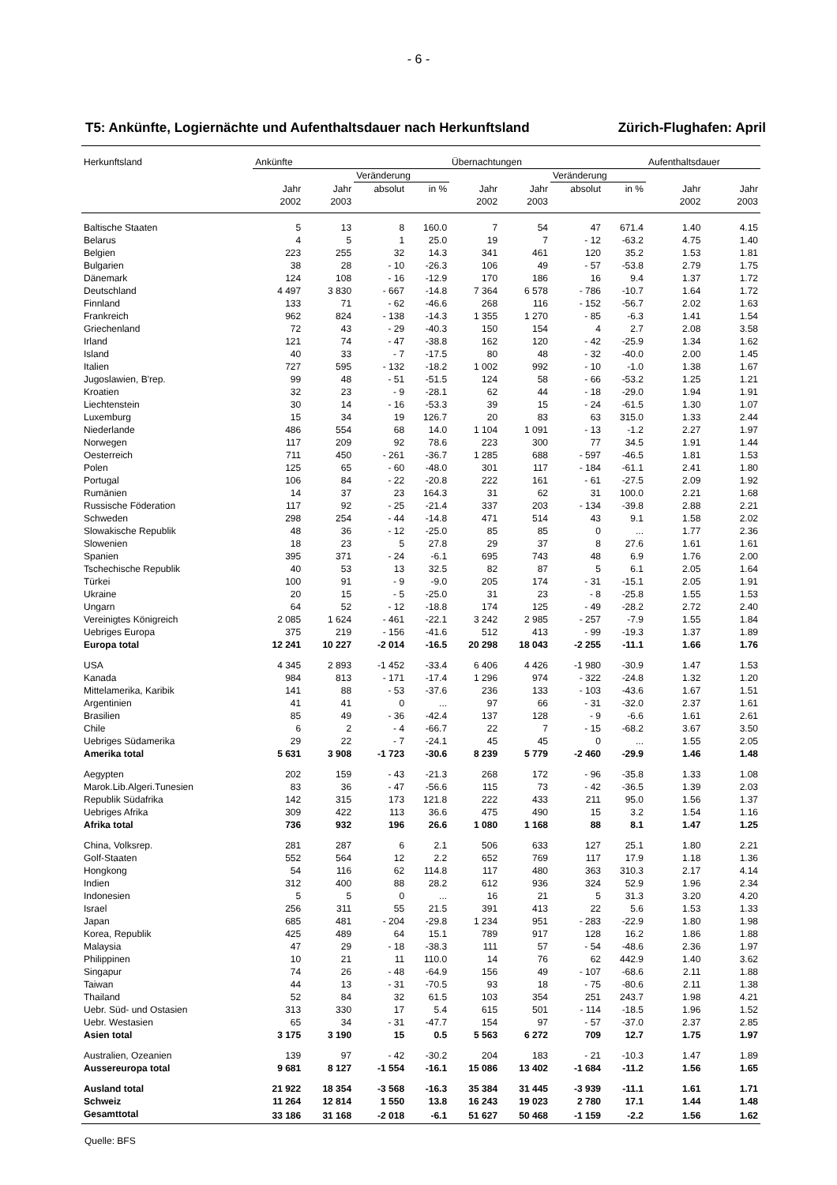- 6 -
T5: Ankünfte, Logiernächte und Aufenthaltsdauer nach Herkunftsland Zürich-Flughafen: April
| Herkunftsland | Ankünfte | | | | Übernachtungen | | | | Aufenthaltsdauer | |
| --- | --- | --- | --- | --- | --- | --- | --- | --- | --- | --- |
| | | | Veränderung | | | | Veränderung | | | |
| | Jahr 2002 | Jahr 2003 | absolut | in % | Jahr 2002 | Jahr 2003 | absolut | in % | Jahr 2002 | Jahr 2003 |
| Baltische Staaten | 5 | 13 | 8 | 160.0 | 7 | 54 | 47 | 671.4 | 1.40 | 4.15 |
| Belarus | 4 | 5 | 1 | 25.0 | 19 | 7 | - 12 | -63.2 | 4.75 | 1.40 |
| Belgien | 223 | 255 | 32 | 14.3 | 341 | 461 | 120 | 35.2 | 1.53 | 1.81 |
| Bulgarien | 38 | 28 | - 10 | -26.3 | 106 | 49 | - 57 | -53.8 | 2.79 | 1.75 |
| Dänemark | 124 | 108 | - 16 | -12.9 | 170 | 186 | 16 | 9.4 | 1.37 | 1.72 |
| Deutschland | 4 497 | 3 830 | - 667 | -14.8 | 7 364 | 6 578 | - 786 | -10.7 | 1.64 | 1.72 |
| Finnland | 133 | 71 | - 62 | -46.6 | 268 | 116 | - 152 | -56.7 | 2.02 | 1.63 |
| Frankreich | 962 | 824 | - 138 | -14.3 | 1 355 | 1 270 | - 85 | -6.3 | 1.41 | 1.54 |
| Griechenland | 72 | 43 | - 29 | -40.3 | 150 | 154 | 4 | 2.7 | 2.08 | 3.58 |
| Irland | 121 | 74 | - 47 | -38.8 | 162 | 120 | - 42 | -25.9 | 1.34 | 1.62 |
| Island | 40 | 33 | - 7 | -17.5 | 80 | 48 | - 32 | -40.0 | 2.00 | 1.45 |
| Italien | 727 | 595 | - 132 | -18.2 | 1 002 | 992 | - 10 | -1.0 | 1.38 | 1.67 |
| Jugoslawien, B'rep. | 99 | 48 | - 51 | -51.5 | 124 | 58 | - 66 | -53.2 | 1.25 | 1.21 |
| Kroatien | 32 | 23 | - 9 | -28.1 | 62 | 44 | - 18 | -29.0 | 1.94 | 1.91 |
| Liechtenstein | 30 | 14 | - 16 | -53.3 | 39 | 15 | - 24 | -61.5 | 1.30 | 1.07 |
| Luxemburg | 15 | 34 | 19 | 126.7 | 20 | 83 | 63 | 315.0 | 1.33 | 2.44 |
| Niederlande | 486 | 554 | 68 | 14.0 | 1 104 | 1 091 | - 13 | -1.2 | 2.27 | 1.97 |
| Norwegen | 117 | 209 | 92 | 78.6 | 223 | 300 | 77 | 34.5 | 1.91 | 1.44 |
| Oesterreich | 711 | 450 | - 261 | -36.7 | 1 285 | 688 | - 597 | -46.5 | 1.81 | 1.53 |
| Polen | 125 | 65 | - 60 | -48.0 | 301 | 117 | - 184 | -61.1 | 2.41 | 1.80 |
| Portugal | 106 | 84 | - 22 | -20.8 | 222 | 161 | - 61 | -27.5 | 2.09 | 1.92 |
| Rumänien | 14 | 37 | 23 | 164.3 | 31 | 62 | 31 | 100.0 | 2.21 | 1.68 |
| Russische Föderation | 117 | 92 | - 25 | -21.4 | 337 | 203 | - 134 | -39.8 | 2.88 | 2.21 |
| Schweden | 298 | 254 | - 44 | -14.8 | 471 | 514 | 43 | 9.1 | 1.58 | 2.02 |
| Slowakische Republik | 48 | 36 | - 12 | -25.0 | 85 | 85 | 0 | ... | 1.77 | 2.36 |
| Slowenien | 18 | 23 | 5 | 27.8 | 29 | 37 | 8 | 27.6 | 1.61 | 1.61 |
| Spanien | 395 | 371 | - 24 | -6.1 | 695 | 743 | 48 | 6.9 | 1.76 | 2.00 |
| Tschechische Republik | 40 | 53 | 13 | 32.5 | 82 | 87 | 5 | 6.1 | 2.05 | 1.64 |
| Türkei | 100 | 91 | - 9 | -9.0 | 205 | 174 | - 31 | -15.1 | 2.05 | 1.91 |
| Ukraine | 20 | 15 | - 5 | -25.0 | 31 | 23 | - 8 | -25.8 | 1.55 | 1.53 |
| Ungarn | 64 | 52 | - 12 | -18.8 | 174 | 125 | - 49 | -28.2 | 2.72 | 2.40 |
| Vereinigtes Königreich | 2 085 | 1 624 | - 461 | -22.1 | 3 242 | 2 985 | - 257 | -7.9 | 1.55 | 1.84 |
| Uebriges Europa | 375 | 219 | - 156 | -41.6 | 512 | 413 | - 99 | -19.3 | 1.37 | 1.89 |
| Europa total | 12 241 | 10 227 | -2 014 | -16.5 | 20 298 | 18 043 | -2 255 | -11.1 | 1.66 | 1.76 |
| USA | 4 345 | 2 893 | -1 452 | -33.4 | 6 406 | 4 426 | -1 980 | -30.9 | 1.47 | 1.53 |
| Kanada | 984 | 813 | - 171 | -17.4 | 1 296 | 974 | - 322 | -24.8 | 1.32 | 1.20 |
| Mittelamerika, Karibik | 141 | 88 | - 53 | -37.6 | 236 | 133 | - 103 | -43.6 | 1.67 | 1.51 |
| Argentinien | 41 | 41 | 0 | ... | 97 | 66 | - 31 | -32.0 | 2.37 | 1.61 |
| Brasilien | 85 | 49 | - 36 | -42.4 | 137 | 128 | - 9 | -6.6 | 1.61 | 2.61 |
| Chile | 6 | 2 | - 4 | -66.7 | 22 | 7 | - 15 | -68.2 | 3.67 | 3.50 |
| Uebriges Südamerika | 29 | 22 | - 7 | -24.1 | 45 | 45 | 0 | ... | 1.55 | 2.05 |
| Amerika total | 5 631 | 3 908 | -1 723 | -30.6 | 8 239 | 5 779 | -2 460 | -29.9 | 1.46 | 1.48 |
| Aegypten | 202 | 159 | - 43 | -21.3 | 268 | 172 | - 96 | -35.8 | 1.33 | 1.08 |
| Marok.Lib.Algeri.Tunesien | 83 | 36 | - 47 | -56.6 | 115 | 73 | - 42 | -36.5 | 1.39 | 2.03 |
| Republik Südafrika | 142 | 315 | 173 | 121.8 | 222 | 433 | 211 | 95.0 | 1.56 | 1.37 |
| Uebriges Afrika | 309 | 422 | 113 | 36.6 | 475 | 490 | 15 | 3.2 | 1.54 | 1.16 |
| Afrika total | 736 | 932 | 196 | 26.6 | 1 080 | 1 168 | 88 | 8.1 | 1.47 | 1.25 |
| China, Volksrep. | 281 | 287 | 6 | 2.1 | 506 | 633 | 127 | 25.1 | 1.80 | 2.21 |
| Golf-Staaten | 552 | 564 | 12 | 2.2 | 652 | 769 | 117 | 17.9 | 1.18 | 1.36 |
| Hongkong | 54 | 116 | 62 | 114.8 | 117 | 480 | 363 | 310.3 | 2.17 | 4.14 |
| Indien | 312 | 400 | 88 | 28.2 | 612 | 936 | 324 | 52.9 | 1.96 | 2.34 |
| Indonesien | 5 | 5 | 0 | ... | 16 | 21 | 5 | 31.3 | 3.20 | 4.20 |
| Israel | 256 | 311 | 55 | 21.5 | 391 | 413 | 22 | 5.6 | 1.53 | 1.33 |
| Japan | 685 | 481 | - 204 | -29.8 | 1 234 | 951 | - 283 | -22.9 | 1.80 | 1.98 |
| Korea, Republik | 425 | 489 | 64 | 15.1 | 789 | 917 | 128 | 16.2 | 1.86 | 1.88 |
| Malaysia | 47 | 29 | - 18 | -38.3 | 111 | 57 | - 54 | -48.6 | 2.36 | 1.97 |
| Philippinen | 10 | 21 | 11 | 110.0 | 14 | 76 | 62 | 442.9 | 1.40 | 3.62 |
| Singapur | 74 | 26 | - 48 | -64.9 | 156 | 49 | - 107 | -68.6 | 2.11 | 1.88 |
| Taiwan | 44 | 13 | - 31 | -70.5 | 93 | 18 | - 75 | -80.6 | 2.11 | 1.38 |
| Thailand | 52 | 84 | 32 | 61.5 | 103 | 354 | 251 | 243.7 | 1.98 | 4.21 |
| Uebr. Süd- und Ostasien | 313 | 330 | 17 | 5.4 | 615 | 501 | - 114 | -18.5 | 1.96 | 1.52 |
| Uebr. Westasien | 65 | 34 | - 31 | -47.7 | 154 | 97 | - 57 | -37.0 | 2.37 | 2.85 |
| Asien total | 3 175 | 3 190 | 15 | 0.5 | 5 563 | 6 272 | 709 | 12.7 | 1.75 | 1.97 |
| Australien, Ozeanien | 139 | 97 | - 42 | -30.2 | 204 | 183 | - 21 | -10.3 | 1.47 | 1.89 |
| Aussereuropa total | 9 681 | 8 127 | -1 554 | -16.1 | 15 086 | 13 402 | -1 684 | -11.2 | 1.56 | 1.65 |
| Ausland total | 21 922 | 18 354 | -3 568 | -16.3 | 35 384 | 31 445 | -3 939 | -11.1 | 1.61 | 1.71 |
| Schweiz | 11 264 | 12 814 | 1 550 | 13.8 | 16 243 | 19 023 | 2 780 | 17.1 | 1.44 | 1.48 |
| Gesamttotal | 33 186 | 31 168 | -2 018 | -6.1 | 51 627 | 50 468 | -1 159 | -2.2 | 1.56 | 1.62 |
Quelle: BFS